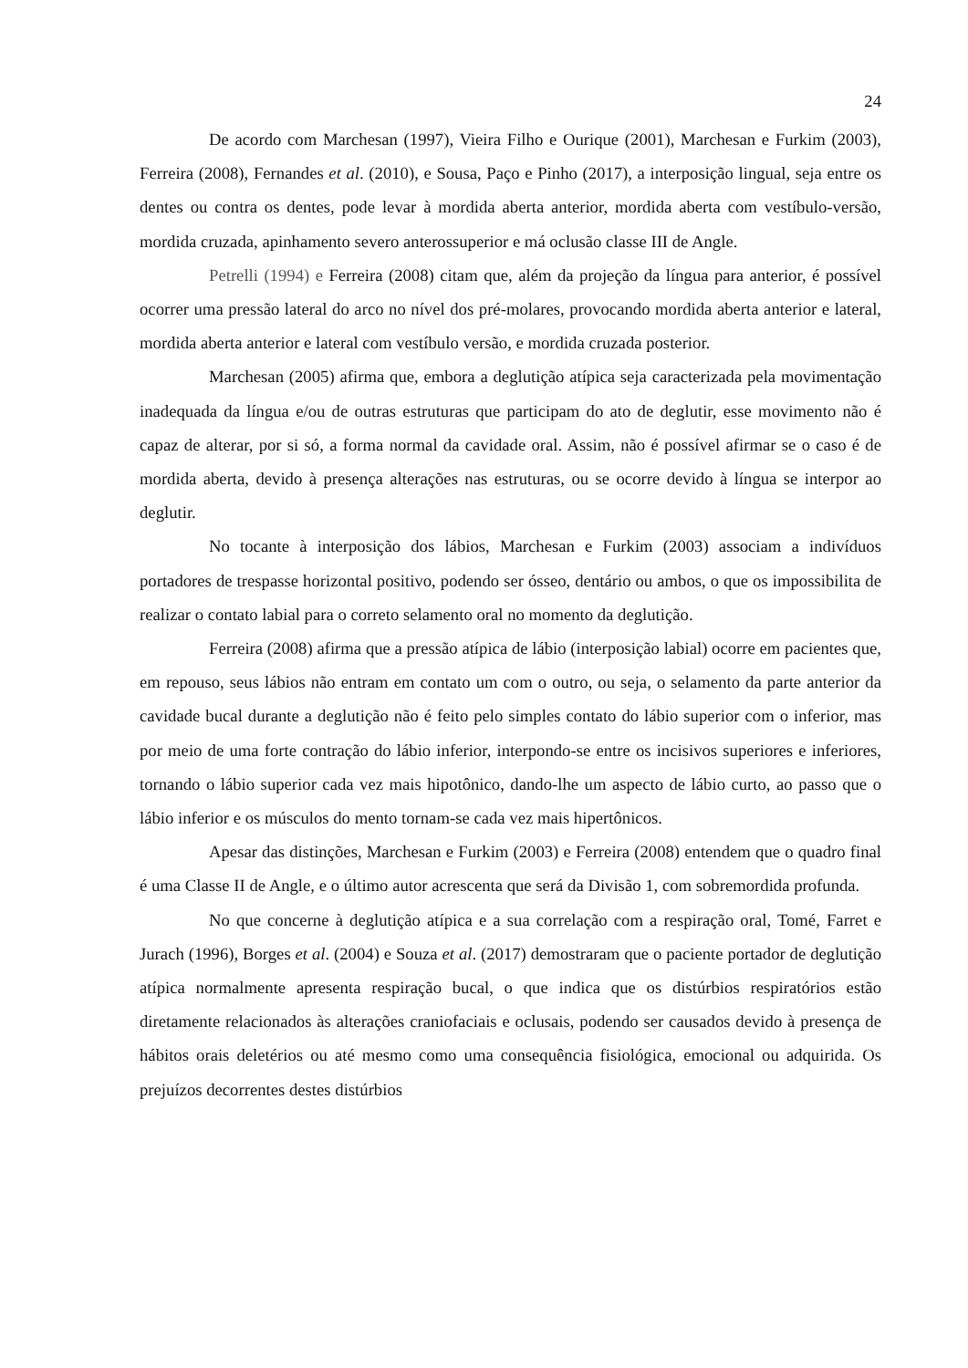24
De acordo com Marchesan (1997), Vieira Filho e Ourique (2001), Marchesan e Furkim (2003), Ferreira (2008), Fernandes et al. (2010), e Sousa, Paço e Pinho (2017), a interposição lingual, seja entre os dentes ou contra os dentes, pode levar à mordida aberta anterior, mordida aberta com vestíbulo-versão, mordida cruzada, apinhamento severo anterossuperior e má oclusão classe III de Angle.
Petrelli (1994) e Ferreira (2008) citam que, além da projeção da língua para anterior, é possível ocorrer uma pressão lateral do arco no nível dos pré-molares, provocando mordida aberta anterior e lateral, mordida aberta anterior e lateral com vestíbulo versão, e mordida cruzada posterior.
Marchesan (2005) afirma que, embora a deglutição atípica seja caracterizada pela movimentação inadequada da língua e/ou de outras estruturas que participam do ato de deglutir, esse movimento não é capaz de alterar, por si só, a forma normal da cavidade oral. Assim, não é possível afirmar se o caso é de mordida aberta, devido à presença alterações nas estruturas, ou se ocorre devido à língua se interpor ao deglutir.
No tocante à interposição dos lábios, Marchesan e Furkim (2003) associam a indivíduos portadores de trespasse horizontal positivo, podendo ser ósseo, dentário ou ambos, o que os impossibilita de realizar o contato labial para o correto selamento oral no momento da deglutição.
Ferreira (2008) afirma que a pressão atípica de lábio (interposição labial) ocorre em pacientes que, em repouso, seus lábios não entram em contato um com o outro, ou seja, o selamento da parte anterior da cavidade bucal durante a deglutição não é feito pelo simples contato do lábio superior com o inferior, mas por meio de uma forte contração do lábio inferior, interpondo-se entre os incisivos superiores e inferiores, tornando o lábio superior cada vez mais hipotônico, dando-lhe um aspecto de lábio curto, ao passo que o lábio inferior e os músculos do mento tornam-se cada vez mais hipertônicos.
Apesar das distinções, Marchesan e Furkim (2003) e Ferreira (2008) entendem que o quadro final é uma Classe II de Angle, e o último autor acrescenta que será da Divisão 1, com sobremordida profunda.
No que concerne à deglutição atípica e a sua correlação com a respiração oral, Tomé, Farret e Jurach (1996), Borges et al. (2004) e Souza et al. (2017) demostraram que o paciente portador de deglutição atípica normalmente apresenta respiração bucal, o que indica que os distúrbios respiratórios estão diretamente relacionados às alterações craniofaciais e oclusais, podendo ser causados devido à presença de hábitos orais deletérios ou até mesmo como uma consequência fisiológica, emocional ou adquirida. Os prejuízos decorrentes destes distúrbios